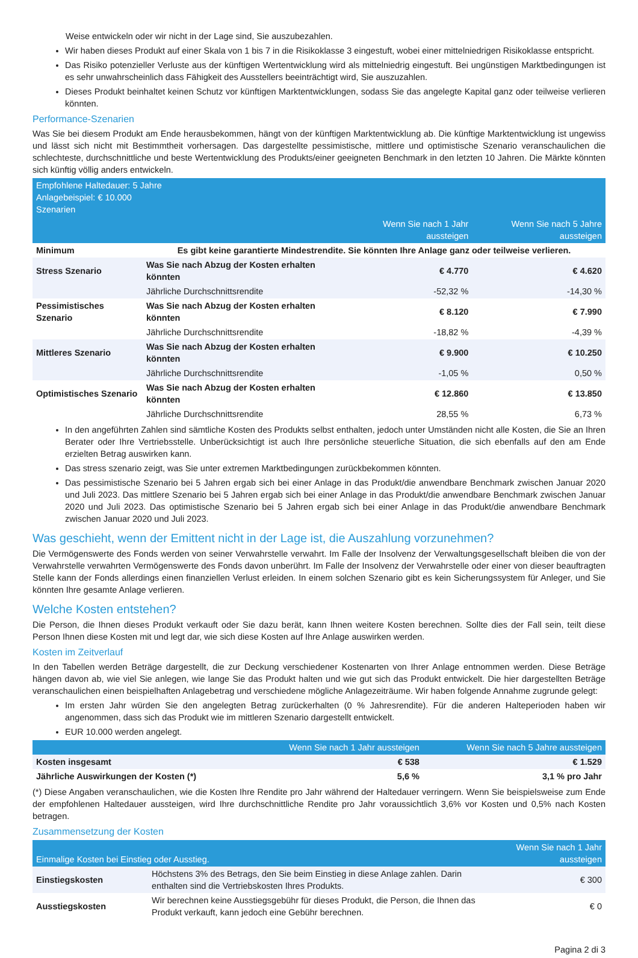Weise entwickeln oder wir nicht in der Lage sind, Sie auszubezahlen.
Wir haben dieses Produkt auf einer Skala von 1 bis 7 in die Risikoklasse 3 eingestuft, wobei einer mittelniedrigen Risikoklasse entspricht.
Das Risiko potenzieller Verluste aus der künftigen Wertentwicklung wird als mittelniedrig eingestuft. Bei ungünstigen Marktbedingungen ist es sehr unwahrscheinlich dass Fähigkeit des Ausstellers beeinträchtigt wird, Sie auszuzahlen.
Dieses Produkt beinhaltet keinen Schutz vor künftigen Marktentwicklungen, sodass Sie das angelegte Kapital ganz oder teilweise verlieren könnten.
Performance-Szenarien
Was Sie bei diesem Produkt am Ende herausbekommen, hängt von der künftigen Marktentwicklung ab. Die künftige Marktentwicklung ist ungewiss und lässt sich nicht mit Bestimmtheit vorhersagen. Das dargestellte pessimistische, mittlere und optimistische Szenario veranschaulichen die schlechteste, durchschnittliche und beste Wertentwicklung des Produkts/einer geeigneten Benchmark in den letzten 10 Jahren. Die Märkte könnten sich künftig völlig anders entwickeln.
| Empfohlene Haltedauer: 5 Jahre Anlagebeispiel: € 10.000 Szenarien | | | |
| --- | --- | --- | --- |
| | | Wenn Sie nach 1 Jahr aussteigen | Wenn Sie nach 5 Jahre aussteigen |
| Minimum | Es gibt keine garantierte Mindestrendite. Sie könnten Ihre Anlage ganz oder teilweise verlieren. | | |
| Stress Szenario | Was Sie nach Abzug der Kosten erhalten könnten | € 4.770 | € 4.620 |
| | Jährliche Durchschnittsrendite | -52,32 % | -14,30 % |
| Pessimistisches Szenario | Was Sie nach Abzug der Kosten erhalten könnten | € 8.120 | € 7.990 |
| | Jährliche Durchschnittsrendite | -18,82 % | -4,39 % |
| Mittleres Szenario | Was Sie nach Abzug der Kosten erhalten könnten | € 9.900 | € 10.250 |
| | Jährliche Durchschnittsrendite | -1,05 % | 0,50 % |
| Optimistisches Szenario | Was Sie nach Abzug der Kosten erhalten könnten | € 12.860 | € 13.850 |
| | Jährliche Durchschnittsrendite | 28,55 % | 6,73 % |
In den angeführten Zahlen sind sämtliche Kosten des Produkts selbst enthalten, jedoch unter Umständen nicht alle Kosten, die Sie an Ihren Berater oder Ihre Vertriebsstelle. Unberücksichtigt ist auch Ihre persönliche steuerliche Situation, die sich ebenfalls auf den am Ende erzielten Betrag auswirken kann.
Das stress szenario zeigt, was Sie unter extremen Marktbedingungen zurückbekommen könnten.
Das pessimistische Szenario bei 5 Jahren ergab sich bei einer Anlage in das Produkt/die anwendbare Benchmark zwischen Januar 2020 und Juli 2023. Das mittlere Szenario bei 5 Jahren ergab sich bei einer Anlage in das Produkt/die anwendbare Benchmark zwischen Januar 2020 und Juli 2023. Das optimistische Szenario bei 5 Jahren ergab sich bei einer Anlage in das Produkt/die anwendbare Benchmark zwischen Januar 2020 und Juli 2023.
Was geschieht, wenn der Emittent nicht in der Lage ist, die Auszahlung vorzunehmen?
Die Vermögenswerte des Fonds werden von seiner Verwahrstelle verwahrt. Im Falle der Insolvenz der Verwaltungsgesellschaft bleiben die von der Verwahrstelle verwahrten Vermögenswerte des Fonds davon unberührt. Im Falle der Insolvenz der Verwahrstelle oder einer von dieser beauftragten Stelle kann der Fonds allerdings einen finanziellen Verlust erleiden. In einem solchen Szenario gibt es kein Sicherungssystem für Anleger, und Sie könnten Ihre gesamte Anlage verlieren.
Welche Kosten entstehen?
Die Person, die Ihnen dieses Produkt verkauft oder Sie dazu berät, kann Ihnen weitere Kosten berechnen. Sollte dies der Fall sein, teilt diese Person Ihnen diese Kosten mit und legt dar, wie sich diese Kosten auf Ihre Anlage auswirken werden.
Kosten im Zeitverlauf
In den Tabellen werden Beträge dargestellt, die zur Deckung verschiedener Kostenarten von Ihrer Anlage entnommen werden. Diese Beträge hängen davon ab, wie viel Sie anlegen, wie lange Sie das Produkt halten und wie gut sich das Produkt entwickelt. Die hier dargestellten Beträge veranschaulichen einen beispielhaften Anlagebetrag und verschiedene mögliche Anlagezeiträume. Wir haben folgende Annahme zugrunde gelegt:
Im ersten Jahr würden Sie den angelegten Betrag zurückerhalten (0 % Jahresrendite). Für die anderen Halteperioden haben wir angenommen, dass sich das Produkt wie im mittleren Szenario dargestellt entwickelt.
EUR 10.000 werden angelegt.
| | Wenn Sie nach 1 Jahr aussteigen | Wenn Sie nach 5 Jahre aussteigen |
| --- | --- | --- |
| Kosten insgesamt | € 538 | € 1.529 |
| Jährliche Auswirkungen der Kosten (*) | 5,6 % | 3,1 % pro Jahr |
(*) Diese Angaben veranschaulichen, wie die Kosten Ihre Rendite pro Jahr während der Haltedauer verringern. Wenn Sie beispielsweise zum Ende der empfohlenen Haltedauer aussteigen, wird Ihre durchschnittliche Rendite pro Jahr voraussichtlich 3,6% vor Kosten und 0,5% nach Kosten betragen.
Zusammensetzung der Kosten
| Einmalige Kosten bei Einstieg oder Ausstieg. | | Wenn Sie nach 1 Jahr aussteigen |
| --- | --- | --- |
| Einstiegskosten | Höchstens 3% des Betrags, den Sie beim Einstieg in diese Anlage zahlen. Darin enthalten sind die Vertriebskosten Ihres Produkts. | € 300 |
| Ausstiegskosten | Wir berechnen keine Ausstiegsgebühr für dieses Produkt, die Person, die Ihnen das Produkt verkauft, kann jedoch eine Gebühr berechnen. | € 0 |
Pagina 2 di 3